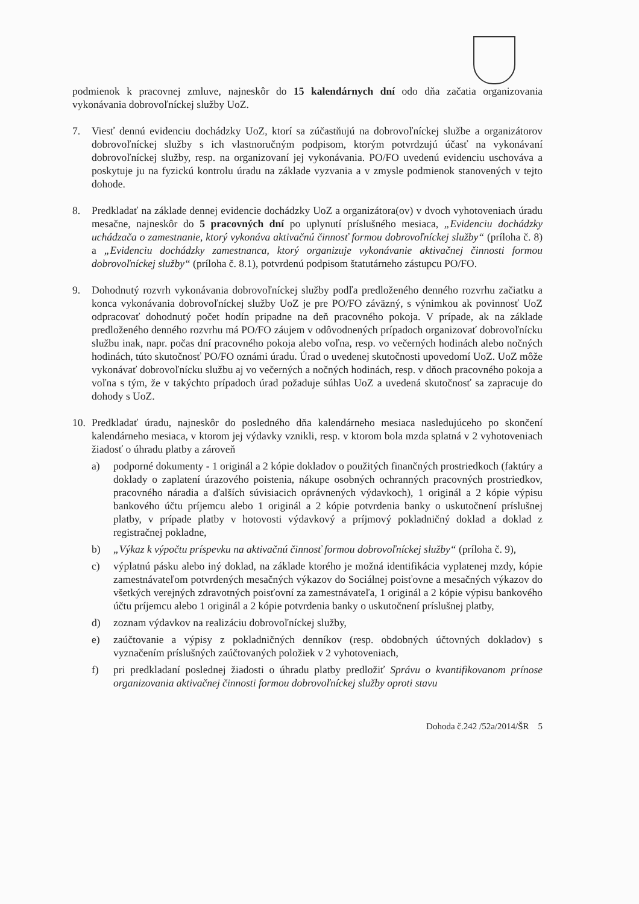podmienok k pracovnej zmluve, najneskôr do 15 kalendárnych dní odo dňa začatia organizovania vykonávania dobrovoľníckej služby UoZ.
7. Viesť dennú evidenciu dochádzky UoZ, ktorí sa zúčastňujú na dobrovoľníckej službe a organizátorov dobrovoľníckej služby s ich vlastnoručným podpisom, ktorým potvrdzujú účasť na vykonávaní dobrovoľníckej služby, resp. na organizovaní jej vykonávania. PO/FO uvedenú evidenciu uschováva a poskytuje ju na fyzickú kontrolu úradu na základe vyzvania a v zmysle podmienok stanovených v tejto dohode.
8. Predkladať na základe dennej evidencie dochádzky UoZ a organizátora(ov) v dvoch vyhotoveniach úradu mesačne, najneskôr do 5 pracovných dní po uplynutí príslušného mesiaca, „Evidenciu dochádzky uchádzača o zamestnanie, ktorý vykonáva aktivačnú činnosť formou dobrovoľníckej služby“ (príloha č. 8) a „Evidenciu dochádzky zamestnanca, ktorý organizuje vykonávanie aktivačnej činnosti formou dobrovoľníckej služby“ (príloha č. 8.1), potvrdenú podpisom štatutárneho zástupcu PO/FO.
9. Dohodnutý rozvrh vykonávania dobrovoľníckej služby podľa predloženého denného rozvrhu začiatku a konca vykonávania dobrovoľníckej služby UoZ je pre PO/FO záväzný, s výnimkou ak povinnosť UoZ odpracovať dohodnutý počet hodín pripadne na deň pracovného pokoja. V prípade, ak na základe predloženého denného rozvrhu má PO/FO záujem v odôvodnených prípadoch organizovať dobrovoľnícku službu inak, napr. počas dní pracovného pokoja alebo voľna, resp. vo večerných hodinách alebo nočných hodinách, túto skutočnosť PO/FO oznámi úradu. Úrad o uvedenej skutočnosti upovedomí UoZ. UoZ môže vykonávať dobrovoľnícku službu aj vo večerných a nočných hodinách, resp. v dňoch pracovného pokoja a voľna s tým, že v takýchto prípadoch úrad požaduje súhlas UoZ a uvedená skutočnosť sa zapracuje do dohody s UoZ.
10. Predkladať úradu, najneskôr do posledného dňa kalendárneho mesiaca nasledujúceho po skončení kalendárneho mesiaca, v ktorom jej výdavky vznikli, resp. v ktorom bola mzda splatná v 2 vyhotoveniach žiadosť o úhradu platby a zároveň
a) podporné dokumenty - 1 originál a 2 kópie dokladov o použitých finančných prostriedkoch (faktúry a doklady o zaplatení úrazového poistenia, nákupe osobných ochranných pracovných prostriedkov, pracovného náradia a ďalších súvisiacich oprávnených výdavkoch), 1 originál a 2 kópie výpisu bankového účtu príjemcu alebo 1 originál a 2 kópie potvrdenia banky o uskutočnení príslušnej platby, v prípade platby v hotovosti výdavkový a príjmový pokladničný doklad a doklad z registračnej pokladne,
b) „Výkaz k výpočtu príspevku na aktivačnú činnosť formou dobrovoľníckej služby“ (príloha č. 9),
c) výplatnú pásku alebo iný doklad, na základe ktorého je možná identifikácia vyplatenej mzdy, kópie zamestnávateľom potvrdených mesačných výkazov do Sociálnej poisťovne a mesačných výkazov do všetkých verejných zdravotných poisťovní za zamestnávateľa, 1 originál a 2 kópie výpisu bankového účtu príjemcu alebo 1 originál a 2 kópie potvrdenia banky o uskutočnení príslušnej platby,
d) zoznam výdavkov na realizáciu dobrovoľníckej služby,
e) zaúčtovanie a výpisy z pokladničných denníkov (resp. obdobných účtovných dokladov) s vyznačením príslušných zaúčtovaných položiek v 2 vyhotoveniach,
f) pri predkladaní poslednej žiadosti o úhradu platby predložiť Správu o kvantifikovanom prínose organizovania aktivačnej činnosti formou dobrovoľníckej služby oproti stavu
Dohoda č.242 /52a/2014/ŠR 5